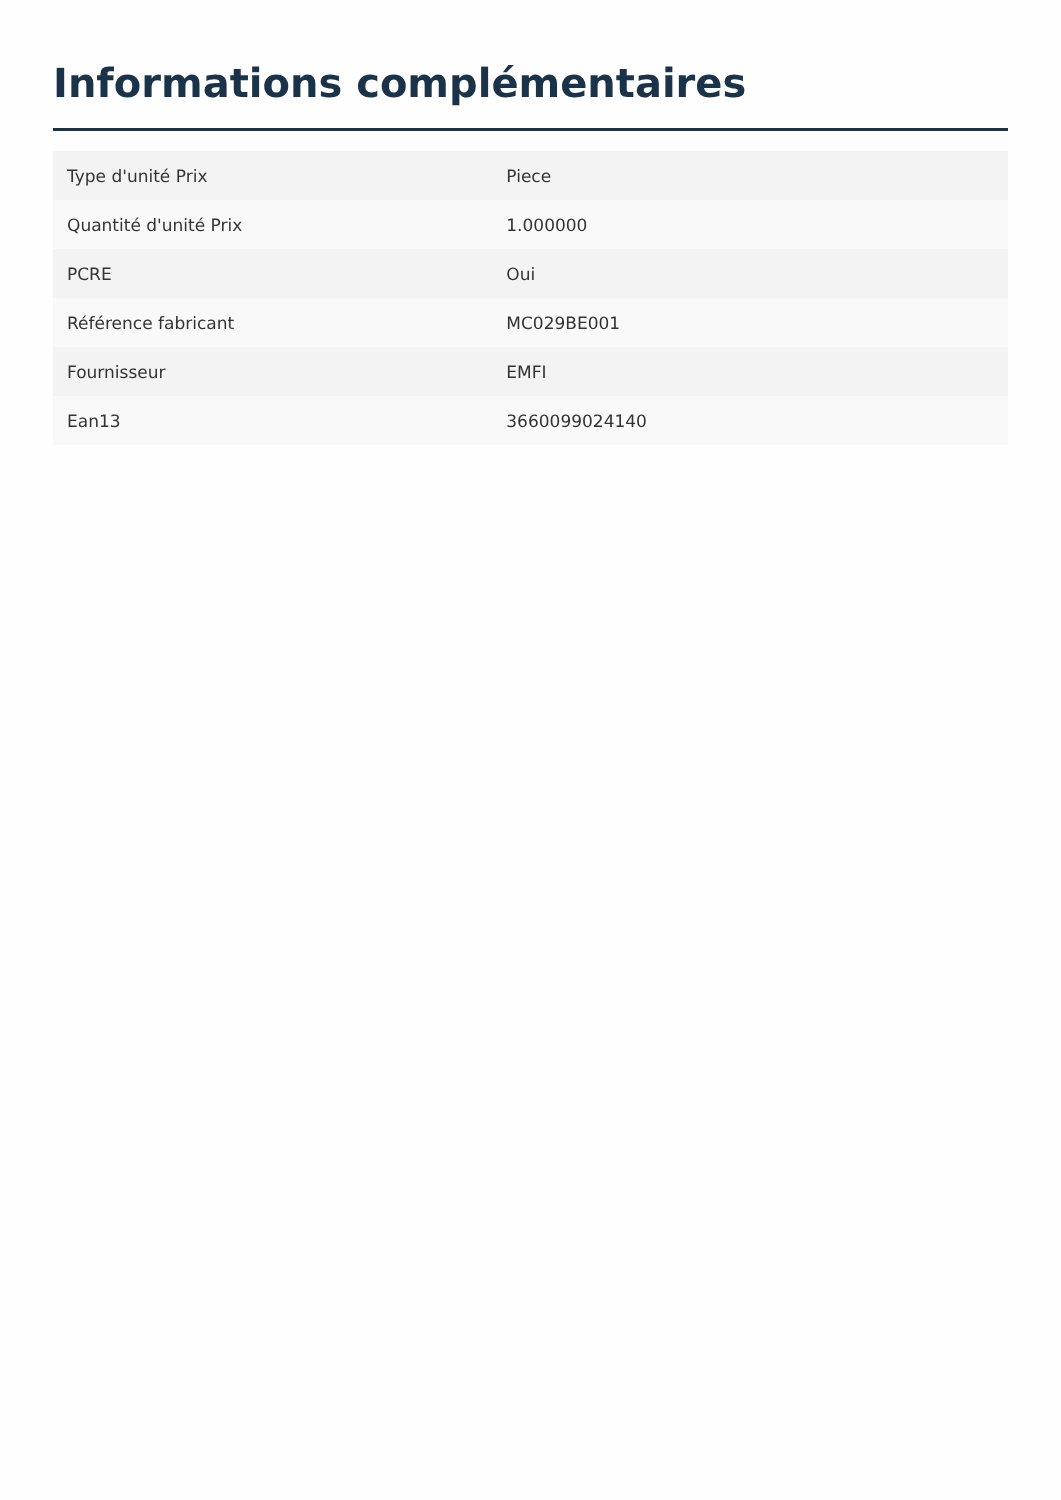Informations complémentaires
| Type d'unité Prix | Piece |
| Quantité d'unité Prix | 1.000000 |
| PCRE | Oui |
| Référence fabricant | MC029BE001 |
| Fournisseur | EMFI |
| Ean13 | 3660099024140 |